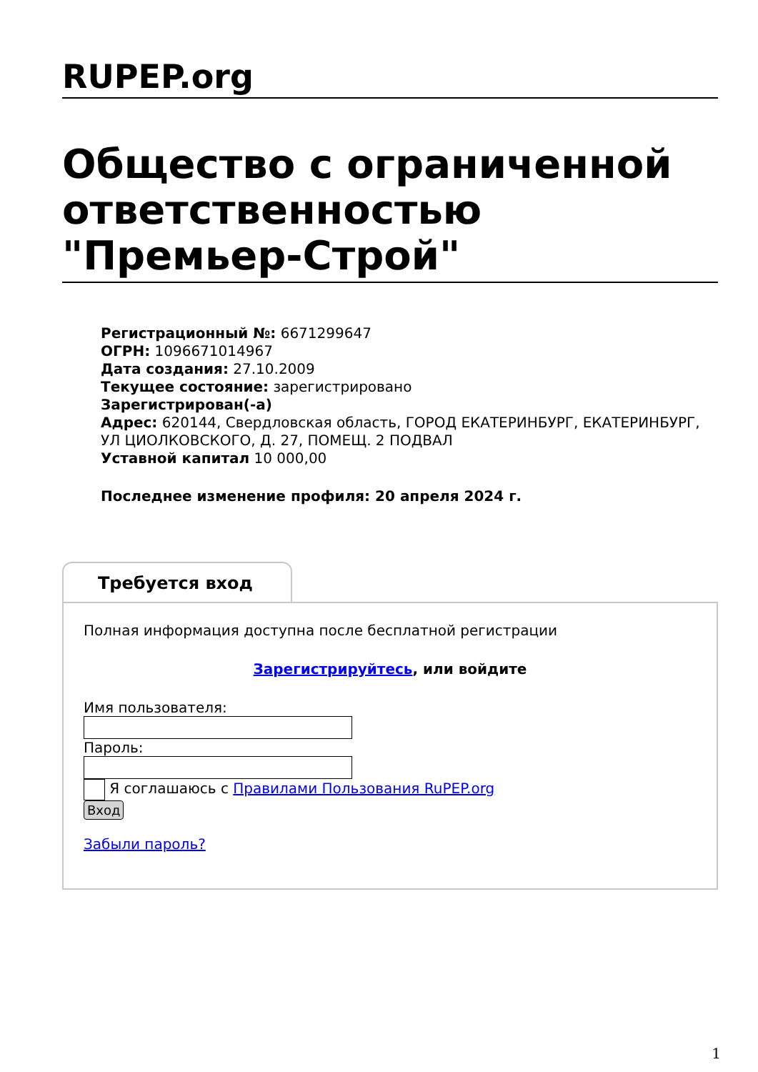RUPEP.org
Общество с ограниченной ответственностью "Премьер-Строй"
Регистрационный №: 6671299647
ОГРН: 1096671014967
Дата создания: 27.10.2009
Текущее состояние: зарегистрировано
Зарегистрирован(-а)
Адрес: 620144, Свердловская область, ГОРОД ЕКАТЕРИНБУРГ, ЕКАТЕРИНБУРГ, УЛ ЦИОЛКОВСКОГО, Д. 27, ПОМЕЩ. 2 ПОДВАЛ
Уставной капитал 10 000,00
Последнее изменение профиля: 20 апреля 2024 г.
Требуется вход
Полная информация доступна после бесплатной регистрации
Зарегистрируйтесь, или войдите
Имя пользователя:
Пароль:
Я соглашаюсь с Правилами Пользования RuPEP.org
Вход
Забыли пароль?
1